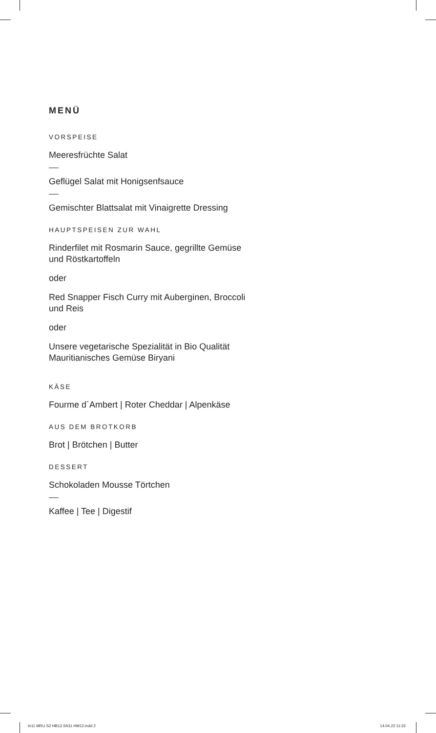MENÜ
VORSPEISE
Meeresfrüchte Salat
Geflügel Salat mit Honigsenfsauce
Gemischter Blattsalat mit Vinaigrette Dressing
HAUPTSPEISEN ZUR WAHL
Rinderfilet mit Rosmarin Sauce, gegrillte Gemüse
und Röstkartoffeln
oder
Red Snapper Fisch Curry mit Auberginen, Broccoli
und Reis
oder
Unsere vegetarische Spezialität in Bio Qualität
Mauritianisches Gemüse Biryani
KÄSE
Fourme d´Ambert | Roter Cheddar | Alpenkäse
AUS DEM BROTKORB
Brot | Brötchen | Butter
DESSERT
Schokoladen Mousse Törtchen
Kaffee | Tee | Digestif
In11 MRU S2 HB13 SN11 HM12.indd 2 14.04.22 11:32